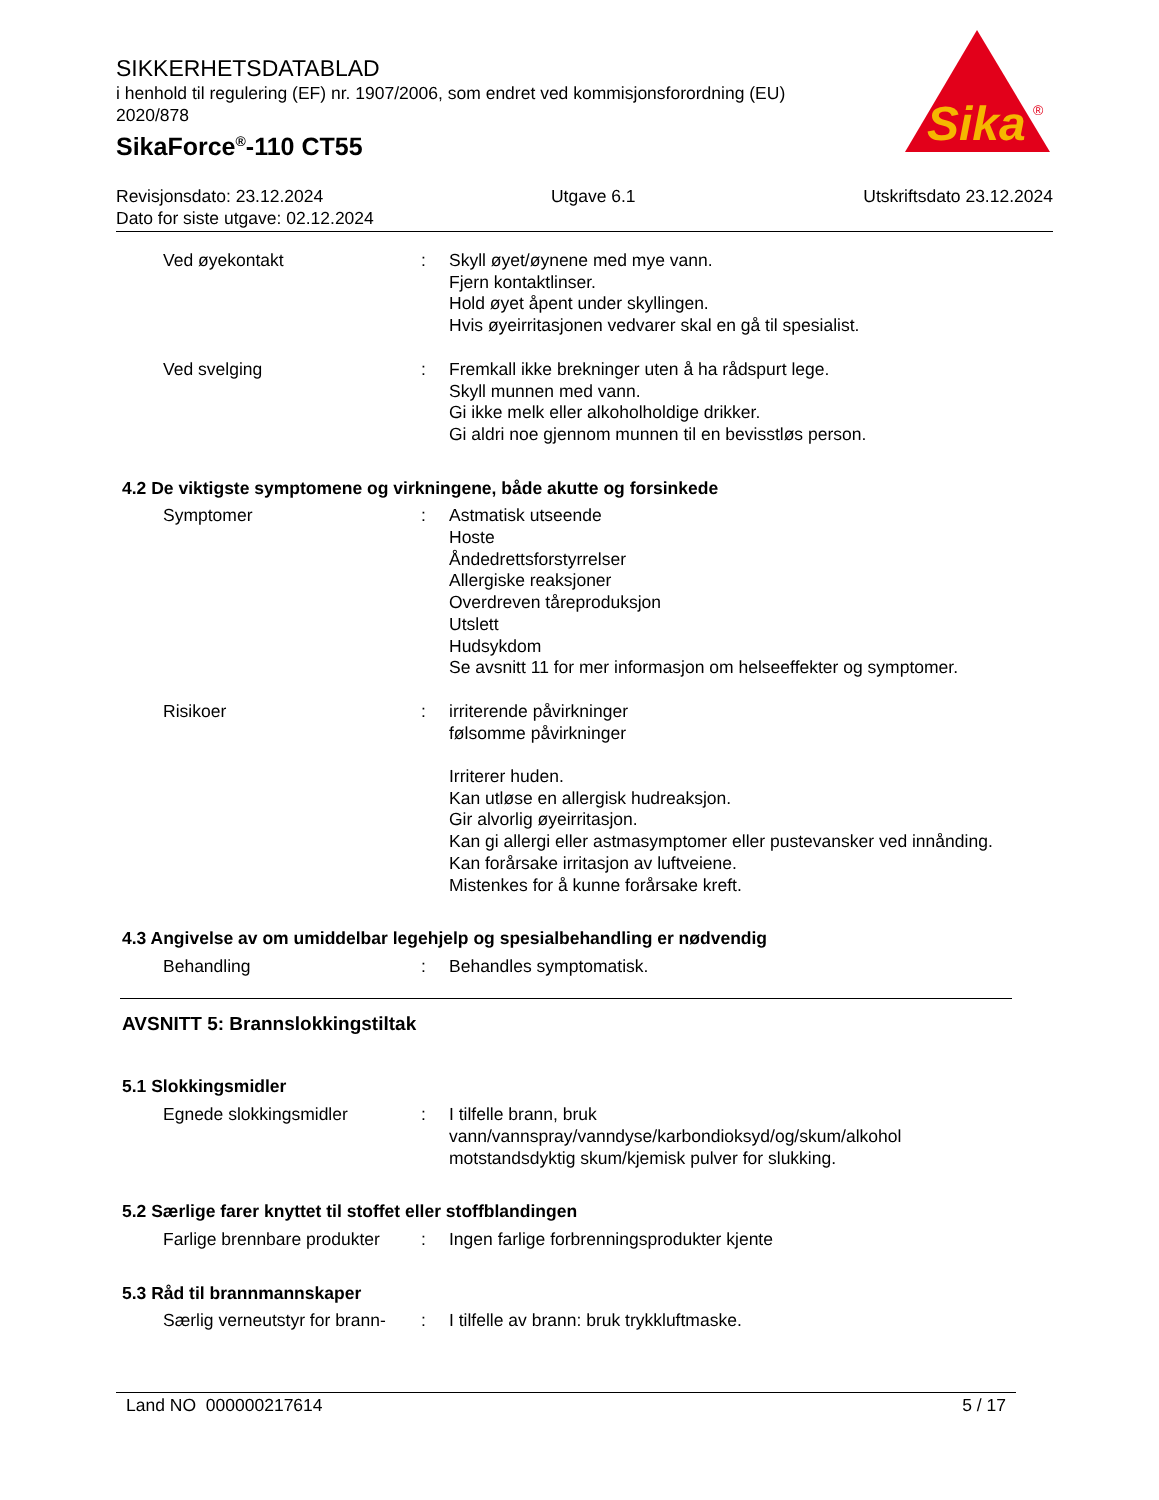SIKKERHETSDATABLAD
i henhold til regulering (EF) nr. 1907/2006, som endret ved kommisjonsforordning (EU) 2020/878
SikaForce<sup>®</sup>-110 CT55
Sika
®
Revisjonsdato: 23.12.2024 Utgave 6.1 Utskriftsdato 23.12.2024
Dato for siste utgave: 02.12.2024
Ved øyekontakt : Skyll øyet/øynene med mye vann.
Fjern kontaktlinser.
Hold øyet åpent under skyllingen.
Hvis øyeirritasjonen vedvarer skal en gå til spesialist.
Ved svelging : Fremkall ikke brekninger uten å ha rådspurt lege.
Skyll munnen med vann.
Gi ikke melk eller alkoholholdige drikker.
Gi aldri noe gjennom munnen til en bevisstløs person.
4.2 De viktigste symptomene og virkningene, både akutte og forsinkede
Symptomer : Astmatisk utseende
Hoste
Åndedrettsforstyrrelser
Allergiske reaksjoner
Overdreven tåreproduksjon
Utslett
Hudsykdom
Se avsnitt 11 for mer informasjon om helseeffekter og symptomer.
Risikoer : irriterende påvirkninger
følsomme påvirkninger
Irriterer huden.
Kan utløse en allergisk hudreaksjon.
Gir alvorlig øyeirritasjon.
Kan gi allergi eller astmasymptomer eller pustevansker ved innånding.
Kan forårsake irritasjon av luftveiene.
Mistenkes for å kunne forårsake kreft.
4.3 Angivelse av om umiddelbar legehjelp og spesialbehandling er nødvendig
Behandling : Behandles symptomatisk.
AVSNITT 5: Brannslokkingstiltak
5.1 Slokkingsmidler
Egnede slokkingsmidler : I tilfelle brann, bruk vann/vannspray/vanndyse/karbondioksyd/og/skum/alkohol motstandsdyktig skum/kjemisk pulver for slukking.
5.2 Særlige farer knyttet til stoffet eller stoffblandingen
Farlige brennbare produkter
: Ingen farlige forbrenningsprodukter kjente
5.3 Råd til brannmannskaper
Særlig verneutstyr for brann-
: I tilfelle av brann: bruk trykkluftmaske.
Land NO 000000217614 5 / 17